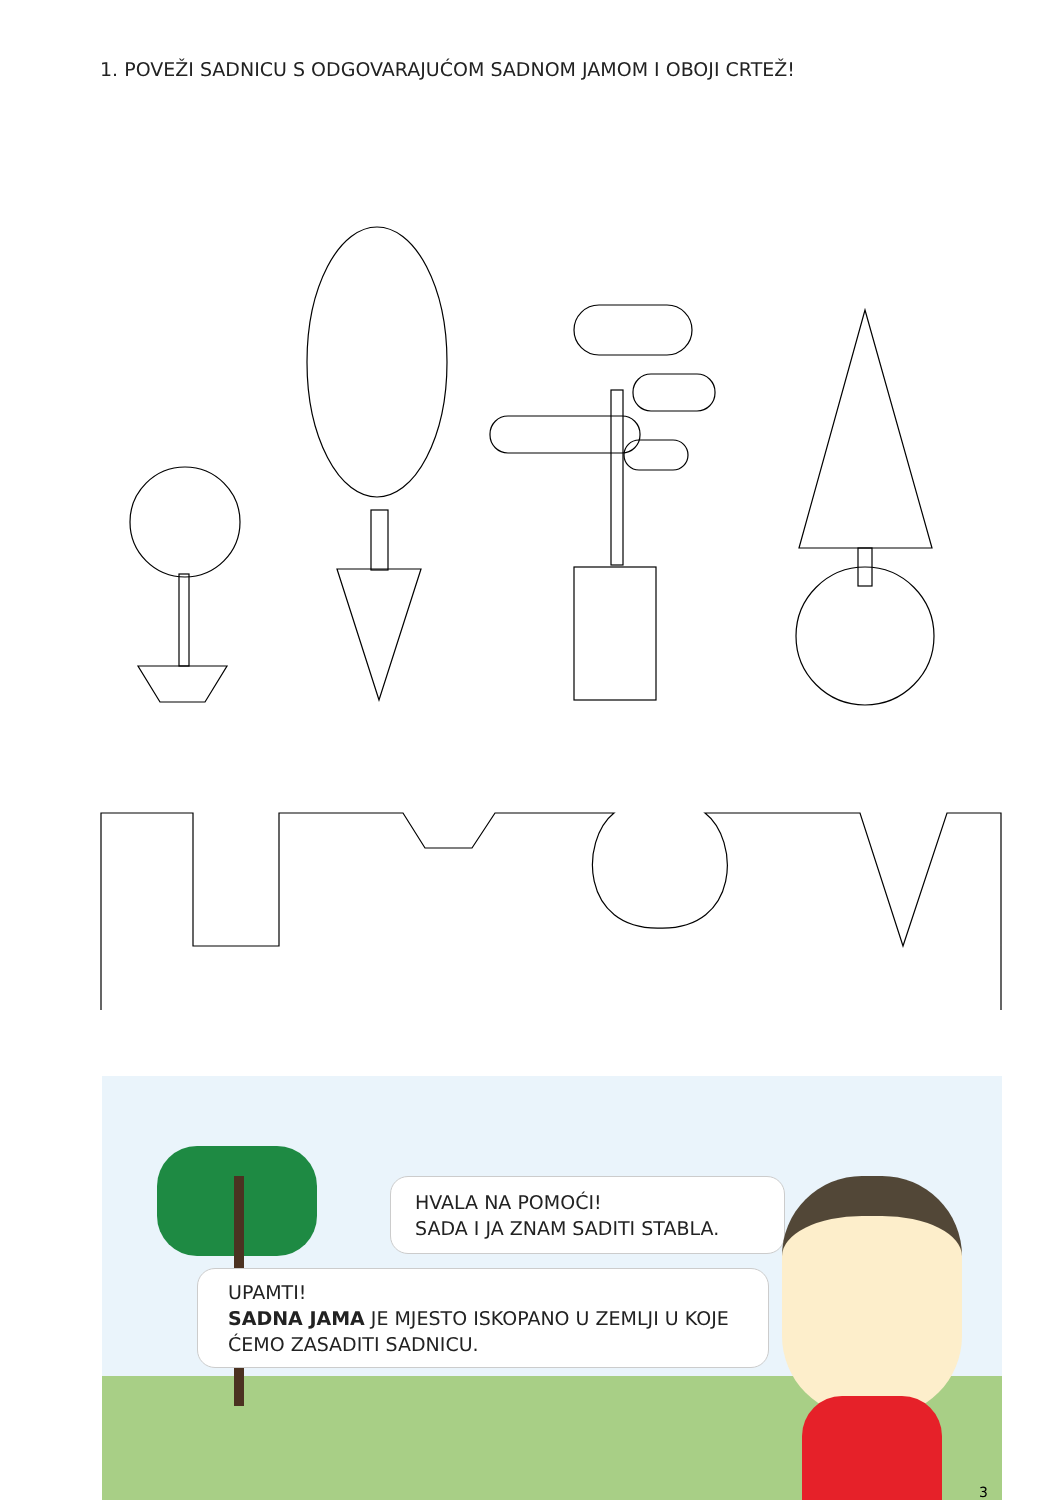1. POVEŽI SADNICU S ODGOVARAJUĆOM SADNOM JAMOM I OBOJI CRTEŽ!
HVALA NA POMOĆI!
SADA I JA ZNAM SADITI STABLA.
UPAMTI!
SADNA JAMA JE MJESTO ISKOPANO U ZEMLJI U KOJE ĆEMO ZASADITI SADNICU.
3